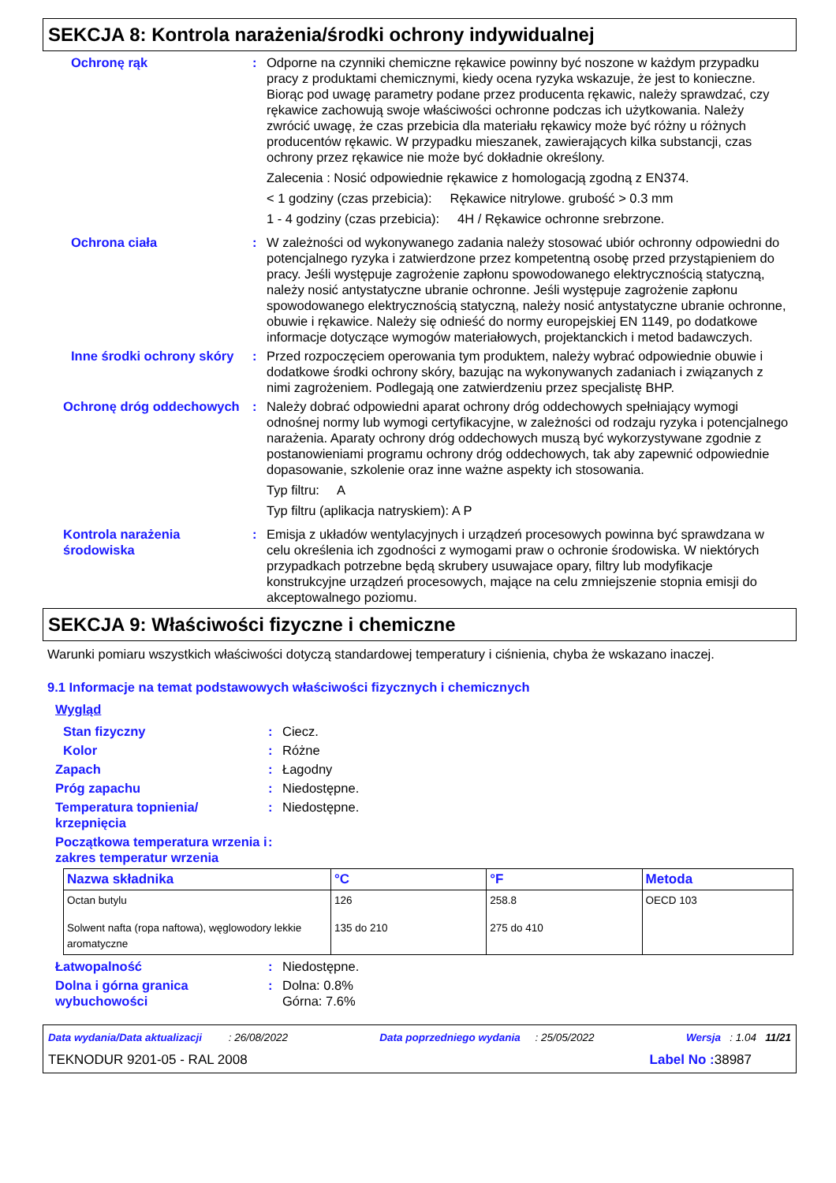SEKCJA 8: Kontrola narażenia/środki ochrony indywidualnej
Ochronę rąk : Odporne na czynniki chemiczne rękawice powinny być noszone w każdym przypadku pracy z produktami chemicznymi, kiedy ocena ryzyka wskazuje, że jest to konieczne. Biorąc pod uwagę parametry podane przez producenta rękawic, należy sprawdzać, czy rękawice zachowują swoje właściwości ochronne podczas ich użytkowania. Należy zwrócić uwagę, że czas przebicia dla materiału rękawicy może być różny u różnych producentów rękawic. W przypadku mieszanek, zawierających kilka substancji, czas ochrony przez rękawice nie może być dokładnie określony.
Zalecenia : Nosić odpowiednie rękawice z homologacją zgodną z EN374.
< 1 godziny (czas przebicia): Rękawice nitrylowe. grubość > 0.3 mm
1 - 4 godziny (czas przebicia): 4H / Rękawice ochronne srebrzone.
Ochrona ciała : W zależności od wykonywanego zadania należy stosować ubiór ochronny odpowiedni do potencjalnego ryzyka i zatwierdzone przez kompetentną osobę przed przystąpieniem do pracy. Jeśli występuje zagrożenie zapłonu spowodowanego elektrycznością statyczną, należy nosić antystatyczne ubranie ochronne. Jeśli występuje zagrożenie zapłonu spowodowanego elektrycznością statyczną, należy nosić antystatyczne ubranie ochronne, obuwie i rękawice. Należy się odnieść do normy europejskiej EN 1149, po dodatkowe informacje dotyczące wymogów materiałowych, projektanckich i metod badawczych.
Inne środki ochrony skóry
: Przed rozpoczęciem operowania tym produktem, należy wybrać odpowiednie obuwie i dodatkowe środki ochrony skóry, bazując na wykonywanych zadaniach i związanych z nimi zagrożeniem. Podlegają one zatwierdzeniu przez specjalistę BHP.
Ochronę dróg oddechowych : Należy dobrać odpowiedni aparat ochrony dróg oddechowych spełniający wymogi odnośnej normy lub wymogi certyfikacyjne, w zależności od rodzaju ryzyka i potencjalnego narażenia. Aparaty ochrony dróg oddechowych muszą być wykorzystywane zgodnie z postanowieniami programu ochrony dróg oddechowych, tak aby zapewnić odpowiednie dopasowanie, szkolenie oraz inne ważne aspekty ich stosowania.
Typ filtru: A
Typ filtru (aplikacja natryskiem): A P
Kontrola narażenia środowiska
: Emisja z układów wentylacyjnych i urządzeń procesowych powinna być sprawdzana w celu określenia ich zgodności z wymogami praw o ochronie środowiska. W niektórych przypadkach potrzebne będą skrubery usuwajace opary, filtry lub modyfikacje konstrukcyjne urządzeń procesowych, mające na celu zmniejszenie stopnia emisji do akceptowalnego poziomu.
SEKCJA 9: Właściwości fizyczne i chemiczne
Warunki pomiaru wszystkich właściwości dotyczą standardowej temperatury i ciśnienia, chyba że wskazano inaczej.
9.1 Informacje na temat podstawowych właściwości fizycznych i chemicznych
Wygląd
Stan fizyczny : Ciecz.
Kolor : Różne
Zapach : Łagodny
Próg zapachu : Niedostępne.
Temperatura topnienia/ krzepnięcia
: Niedostępne.
Początkowa temperatura wrzenia i zakres temperatur wrzenia
:
| Nazwa składnika | °C | °F | Metoda |
| --- | --- | --- | --- |
| Octan butylu | 126 | 258.8 | OECD 103 |
| Solwent nafta (ropa naftowa), węglowodory lekkie aromatyczne | 135 do 210 | 275 do 410 | |
Łatwopalność : Niedostępne.
Dolna i górna granica wybuchowości
: Dolna: 0.8%
Górna: 7.6%
Data wydania/Data aktualizacji : 26/08/2022 Data poprzedniego wydania : 25/05/2022 Wersja : 1.04 11/21
TEKNODUR 9201-05 - RAL 2008 Label No : 38987